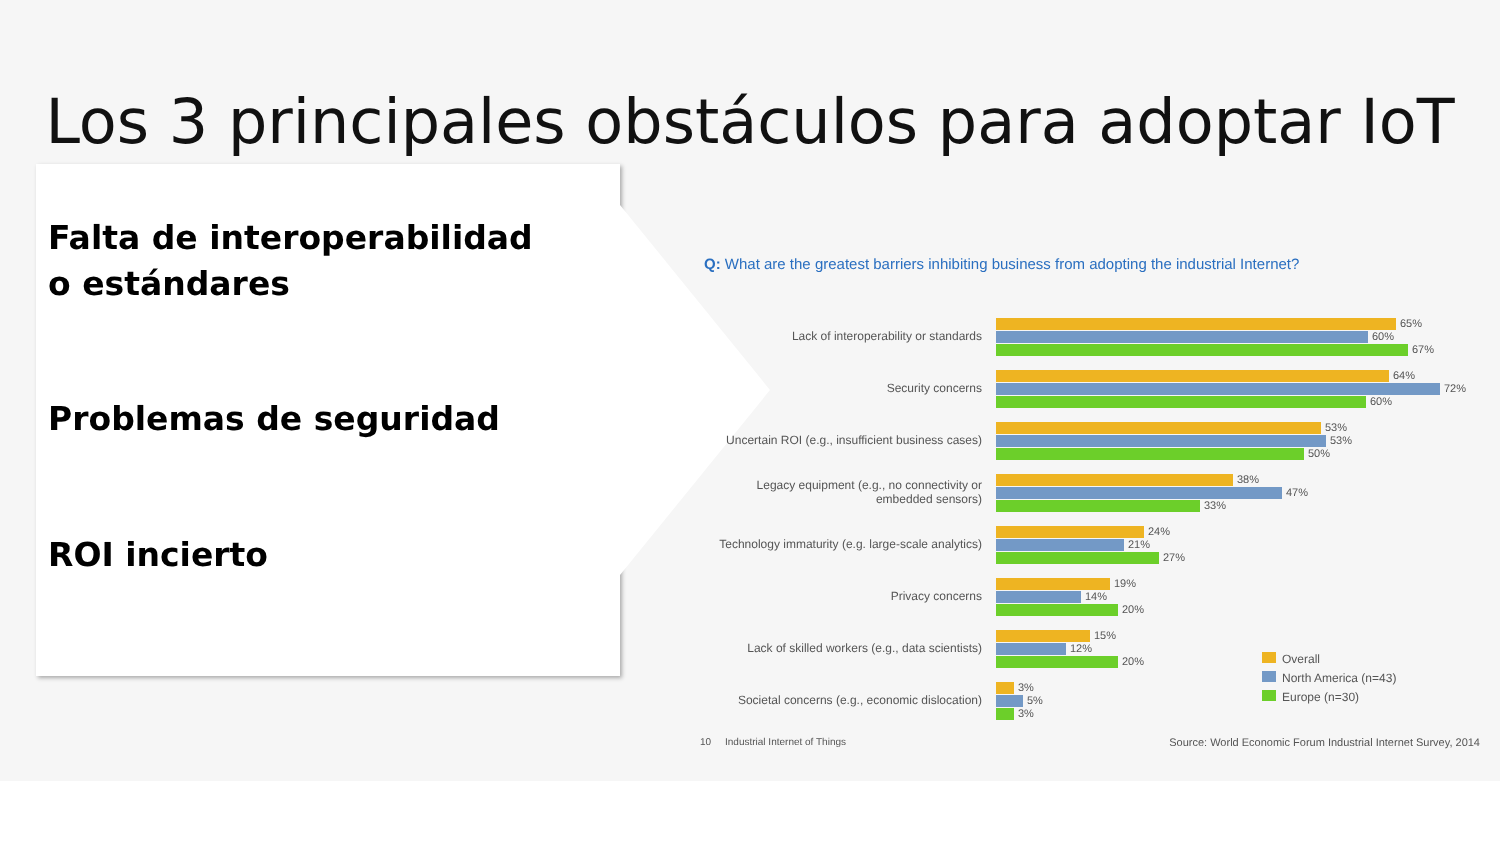Los 3 principales obstáculos para adoptar IoT
Falta de interoperabilidad
o estándares
Problemas de seguridad
ROI incierto
Q: What are the greatest barriers inhibiting business from adopting the industrial Internet?
Lack of interoperability or standards
65%
60%
67%
Security concerns
64%
72%
60%
Uncertain ROI (e.g., insufficient business cases)
53%
53%
50%
Legacy equipment (e.g., no connectivity or embedded sensors)
38%
47%
33%
Technology immaturity (e.g. large-scale analytics)
24%
21%
27%
Privacy concerns
19%
14%
20%
Lack of skilled workers (e.g., data scientists)
15%
12%
20%
Societal concerns (e.g., economic dislocation)
3%
5%
3%
Overall
North America (n=43)
Europe (n=30)
10 Industrial Internet of Things Source: World Economic Forum Industrial Internet Survey, 2014